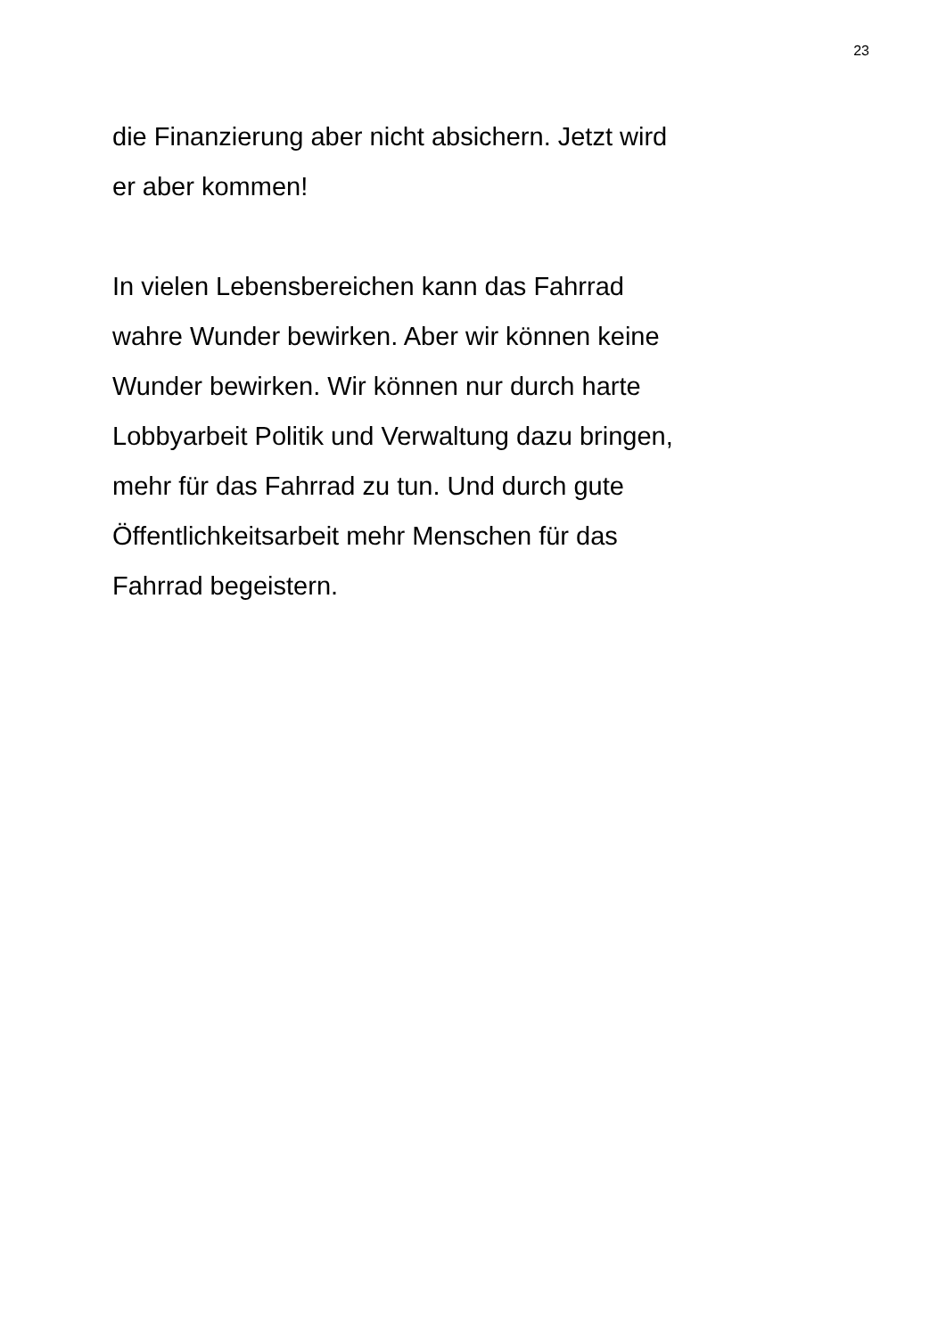23
die Finanzierung aber nicht absichern. Jetzt wird
er aber kommen!
In vielen Lebensbereichen kann das Fahrrad
wahre Wunder bewirken. Aber wir können keine
Wunder bewirken. Wir können nur durch harte
Lobbyarbeit Politik und Verwaltung dazu bringen,
mehr für das Fahrrad zu tun. Und durch gute
Öffentlichkeitsarbeit mehr Menschen für das
Fahrrad begeistern.